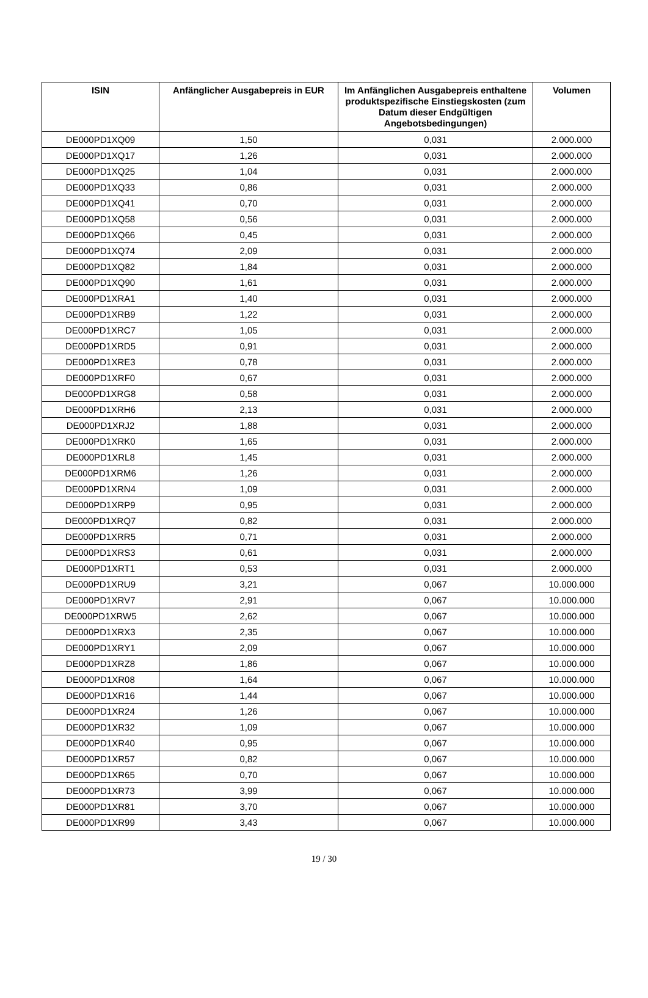| ISIN | Anfänglicher Ausgabepreis in EUR | Im Anfänglichen Ausgabepreis enthaltene produktspezifische Einstiegskosten (zum Datum dieser Endgültigen Angebotsbedingungen) | Volumen |
| --- | --- | --- | --- |
| DE000PD1XQ09 | 1,50 | 0,031 | 2.000.000 |
| DE000PD1XQ17 | 1,26 | 0,031 | 2.000.000 |
| DE000PD1XQ25 | 1,04 | 0,031 | 2.000.000 |
| DE000PD1XQ33 | 0,86 | 0,031 | 2.000.000 |
| DE000PD1XQ41 | 0,70 | 0,031 | 2.000.000 |
| DE000PD1XQ58 | 0,56 | 0,031 | 2.000.000 |
| DE000PD1XQ66 | 0,45 | 0,031 | 2.000.000 |
| DE000PD1XQ74 | 2,09 | 0,031 | 2.000.000 |
| DE000PD1XQ82 | 1,84 | 0,031 | 2.000.000 |
| DE000PD1XQ90 | 1,61 | 0,031 | 2.000.000 |
| DE000PD1XRA1 | 1,40 | 0,031 | 2.000.000 |
| DE000PD1XRB9 | 1,22 | 0,031 | 2.000.000 |
| DE000PD1XRC7 | 1,05 | 0,031 | 2.000.000 |
| DE000PD1XRD5 | 0,91 | 0,031 | 2.000.000 |
| DE000PD1XRE3 | 0,78 | 0,031 | 2.000.000 |
| DE000PD1XRF0 | 0,67 | 0,031 | 2.000.000 |
| DE000PD1XRG8 | 0,58 | 0,031 | 2.000.000 |
| DE000PD1XRH6 | 2,13 | 0,031 | 2.000.000 |
| DE000PD1XRJ2 | 1,88 | 0,031 | 2.000.000 |
| DE000PD1XRK0 | 1,65 | 0,031 | 2.000.000 |
| DE000PD1XRL8 | 1,45 | 0,031 | 2.000.000 |
| DE000PD1XRM6 | 1,26 | 0,031 | 2.000.000 |
| DE000PD1XRN4 | 1,09 | 0,031 | 2.000.000 |
| DE000PD1XRP9 | 0,95 | 0,031 | 2.000.000 |
| DE000PD1XRQ7 | 0,82 | 0,031 | 2.000.000 |
| DE000PD1XRR5 | 0,71 | 0,031 | 2.000.000 |
| DE000PD1XRS3 | 0,61 | 0,031 | 2.000.000 |
| DE000PD1XRT1 | 0,53 | 0,031 | 2.000.000 |
| DE000PD1XRU9 | 3,21 | 0,067 | 10.000.000 |
| DE000PD1XRV7 | 2,91 | 0,067 | 10.000.000 |
| DE000PD1XRW5 | 2,62 | 0,067 | 10.000.000 |
| DE000PD1XRX3 | 2,35 | 0,067 | 10.000.000 |
| DE000PD1XRY1 | 2,09 | 0,067 | 10.000.000 |
| DE000PD1XRZ8 | 1,86 | 0,067 | 10.000.000 |
| DE000PD1XR08 | 1,64 | 0,067 | 10.000.000 |
| DE000PD1XR16 | 1,44 | 0,067 | 10.000.000 |
| DE000PD1XR24 | 1,26 | 0,067 | 10.000.000 |
| DE000PD1XR32 | 1,09 | 0,067 | 10.000.000 |
| DE000PD1XR40 | 0,95 | 0,067 | 10.000.000 |
| DE000PD1XR57 | 0,82 | 0,067 | 10.000.000 |
| DE000PD1XR65 | 0,70 | 0,067 | 10.000.000 |
| DE000PD1XR73 | 3,99 | 0,067 | 10.000.000 |
| DE000PD1XR81 | 3,70 | 0,067 | 10.000.000 |
| DE000PD1XR99 | 3,43 | 0,067 | 10.000.000 |
19 / 30